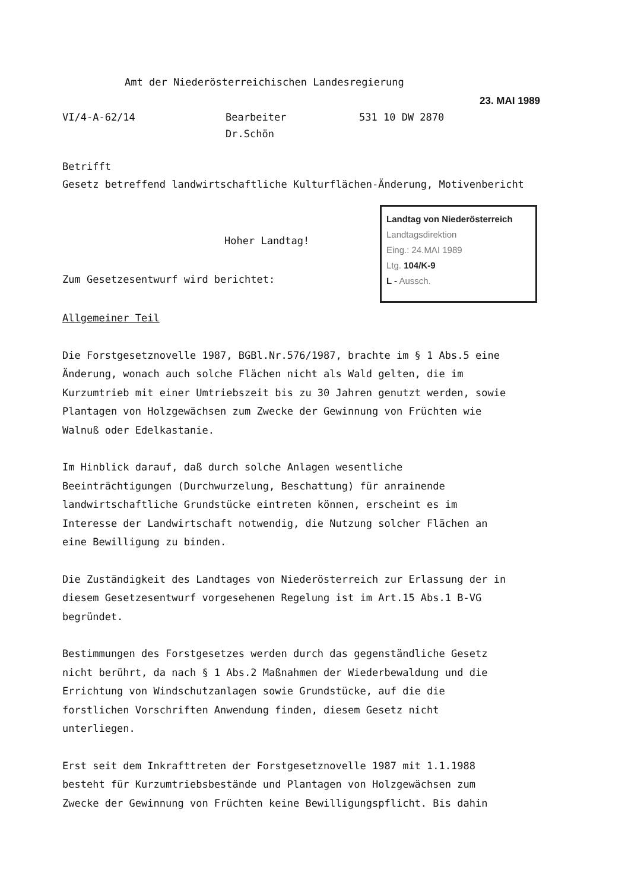Amt der Niederösterreichischen Landesregierung
23. MAI 1989
VI/4-A-62/14 Bearbeiter
Dr.Schön
531 10 DW 2870
Betrifft
Gesetz betreffend landwirtschaftliche Kulturflächen-Änderung, Motivenbericht
Hoher Landtag!
Landtag von Niederösterreich
Landtagsdirektion
Eing.: 24.MAI 1989
Ltg. 104/K-9
L - Aussch.
Zum Gesetzesentwurf wird berichtet:
Allgemeiner Teil
Die Forstgesetznovelle 1987, BGBl.Nr.576/1987, brachte im § 1 Abs.5 eine Änderung, wonach auch solche Flächen nicht als Wald gelten, die im Kurzumtrieb mit einer Umtriebszeit bis zu 30 Jahren genutzt werden, sowie Plantagen von Holzgewächsen zum Zwecke der Gewinnung von Früchten wie Walnuß oder Edelkastanie.
Im Hinblick darauf, daß durch solche Anlagen wesentliche Beeinträchtigungen (Durchwurzelung, Beschattung) für anrainende landwirtschaftliche Grundstücke eintreten können, erscheint es im Interesse der Landwirtschaft notwendig, die Nutzung solcher Flächen an eine Bewilligung zu binden.
Die Zuständigkeit des Landtages von Niederösterreich zur Erlassung der in diesem Gesetzesentwurf vorgesehenen Regelung ist im Art.15 Abs.1 B-VG begründet.
Bestimmungen des Forstgesetzes werden durch das gegenständliche Gesetz nicht berührt, da nach § 1 Abs.2 Maßnahmen der Wiederbewaldung und die Errichtung von Windschutzanlagen sowie Grundstücke, auf die die forstlichen Vorschriften Anwendung finden, diesem Gesetz nicht unterliegen.
Erst seit dem Inkrafttreten der Forstgesetznovelle 1987 mit 1.1.1988 besteht für Kurzumtriebsbestände und Plantagen von Holzgewächsen zum Zwecke der Gewinnung von Früchten keine Bewilligungspflicht. Bis dahin